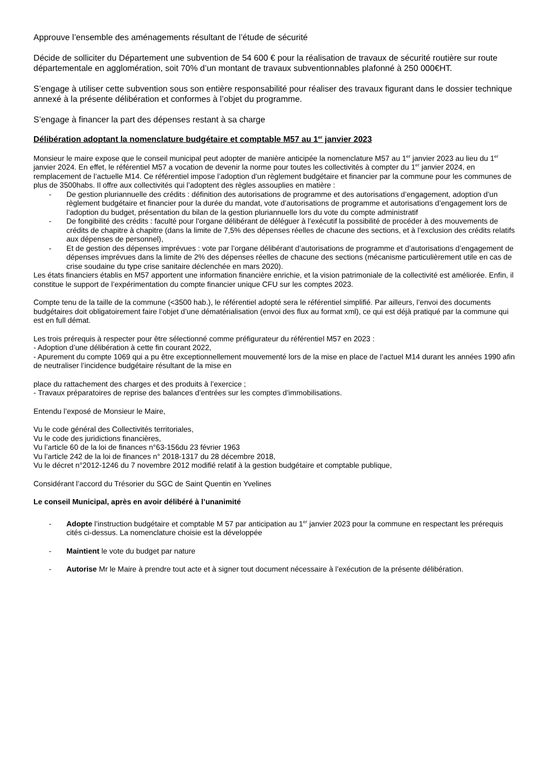Approuve l’ensemble des aménagements résultant de l’étude de sécurité
Décide de solliciter du Département une subvention de 54 600 € pour la réalisation de travaux de sécurité routière sur route départementale en agglomération, soit 70% d’un montant de travaux subventionnables plafonné à 250 000€HT.
S’engage à utiliser cette subvention sous son entière responsabilité pour réaliser des travaux figurant dans le dossier technique annexé à la présente délibération et conformes à l’objet du programme.
S’engage à financer la part des dépenses restant à sa charge
Délibération adoptant la nomenclature budgétaire et comptable M57 au 1<sup>er</sup> janvier 2023
Monsieur le maire expose que le conseil municipal peut adopter de manière anticipée la nomenclature M57 au 1<sup>er</sup> janvier 2023 au lieu du 1<sup>er</sup> janvier 2024. En effet, le référentiel M57 a vocation de devenir la norme pour toutes les collectivités à compter du 1<sup>er</sup> janvier 2024, en remplacement de l’actuelle M14. Ce référentiel impose l’adoption d’un règlement budgétaire et financier par la commune pour les communes de plus de 3500habs. Il offre aux collectivités qui l’adoptent des règles assouplies en matière :
- De gestion pluriannuelle des crédits : définition des autorisations de programme et des autorisations d’engagement, adoption d’un règlement budgétaire et financier pour la durée du mandat, vote d’autorisations de programme et autorisations d’engagement lors de l’adoption du budget, présentation du bilan de la gestion pluriannuelle lors du vote du compte administratif
- De fongibilité des crédits : faculté pour l’organe délibérant de déléguer à l’exécutif la possibilité de procéder à des mouvements de crédits de chapitre à chapitre (dans la limite de 7,5% des dépenses réelles de chacune des sections, et à l’exclusion des crédits relatifs aux dépenses de personnel),
- Et de gestion des dépenses imprévues : vote par l’organe délibérant d’autorisations de programme et d’autorisations d’engagement de dépenses imprévues dans la limite de 2% des dépenses réelles de chacune des sections (mécanisme particulièrement utile en cas de crise soudaine du type crise sanitaire déclenchée en mars 2020).
Les états financiers établis en M57 apportent une information financière enrichie, et la vision patrimoniale de la collectivité est améliorée. Enfin, il constitue le support de l’expérimentation du compte financier unique CFU sur les comptes 2023.
Compte tenu de la taille de la commune (<3500 hab.), le référentiel adopté sera le référentiel simplifié. Par ailleurs, l’envoi des documents budgétaires doit obligatoirement faire l’objet d’une dématérialisation (envoi des flux au format xml), ce qui est déjà pratiqué par la commune qui est en full démat.
Les trois prérequis à respecter pour être sélectionné comme préfigurateur du référentiel M57 en 2023 :
- Adoption d’une délibération à cette fin courant 2022,
- Apurement du compte 1069 qui a pu être exceptionnellement mouvementé lors de la mise en place de l’actuel M14 durant les années 1990 afin de neutraliser l’incidence budgétaire résultant de la mise en
place du rattachement des charges et des produits à l’exercice ;
- Travaux préparatoires de reprise des balances d’entrées sur les comptes d’immobilisations.
Entendu l’exposé de Monsieur le Maire,
Vu le code général des Collectivités territoriales,
Vu le code des juridictions financières,
Vu l’article 60 de la loi de finances n°63-156du 23 février 1963
Vu l’article 242 de la loi de finances n° 2018-1317 du 28 décembre 2018,
Vu le décret n°2012-1246 du 7 novembre 2012 modifié relatif à la gestion budgétaire et comptable publique,
Considérant l’accord du Trésorier du SGC de Saint Quentin en Yvelines
Le conseil Municipal, après en avoir délibéré à l’unanimité
- Adopte l’instruction budgétaire et comptable M 57 par anticipation au 1<sup>er</sup> janvier 2023 pour la commune en respectant les prérequis cités ci-dessus. La nomenclature choisie est la développée
- Maintient le vote du budget par nature
- Autorise Mr le Maire à prendre tout acte et à signer tout document nécessaire à l’exécution de la présente délibération.